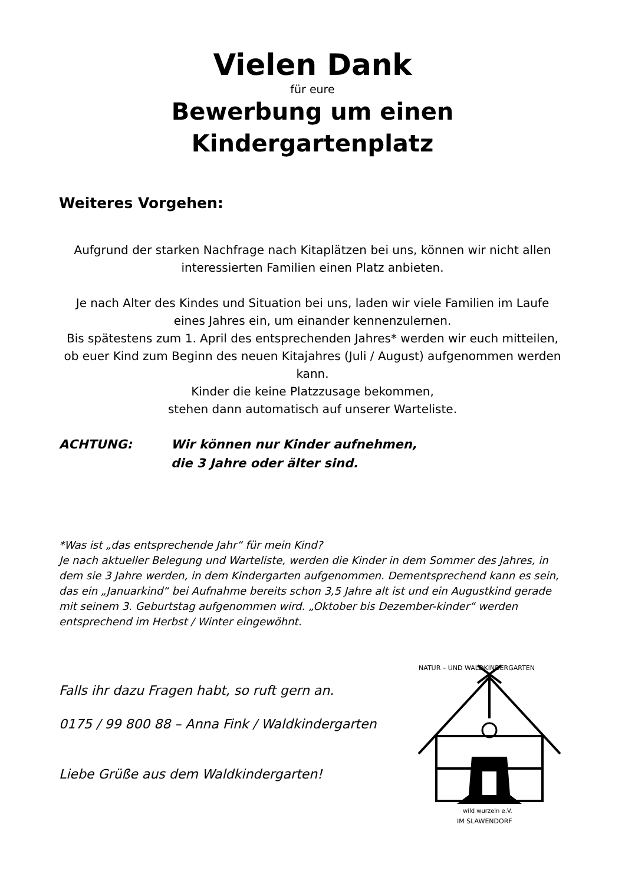Vielen Dank
für eure
Bewerbung um einen
Kindergartenplatz
Weiteres Vorgehen:
Aufgrund der starken Nachfrage nach Kitaplätzen bei uns, können wir nicht allen interessierten Familien einen Platz anbieten.
Je nach Alter des Kindes und Situation bei uns, laden wir viele Familien im Laufe eines Jahres ein, um einander kennenzulernen.
Bis spätestens zum 1. April des entsprechenden Jahres* werden wir euch mitteilen, ob euer Kind zum Beginn des neuen Kitajahres (Juli / August) aufgenommen werden kann.
Kinder die keine Platzzusage bekommen,
stehen dann automatisch auf unserer Warteliste.
ACHTUNG: Wir können nur Kinder aufnehmen,
die 3 Jahre oder älter sind.
*Was ist „das entsprechende Jahr“ für mein Kind?
Je nach aktueller Belegung und Warteliste, werden die Kinder in dem Sommer des Jahres, in dem sie 3 Jahre werden, in dem Kindergarten aufgenommen. Dementsprechend kann es sein, das ein „Januarkind“ bei Aufnahme bereits schon 3,5 Jahre alt ist und ein Augustkind gerade mit seinem 3. Geburtstag aufgenommen wird. „Oktober bis Dezember-kinder“ werden entsprechend im Herbst / Winter eingewöhnt.
Falls ihr dazu Fragen habt, so ruft gern an.
0175 / 99 800 88 – Anna Fink / Waldkindergarten
Liebe Grüße aus dem Waldkindergarten!
NATUR – UND WALDKINDERGARTEN
wild wurzeln e.V.
IM SLAWENDORF